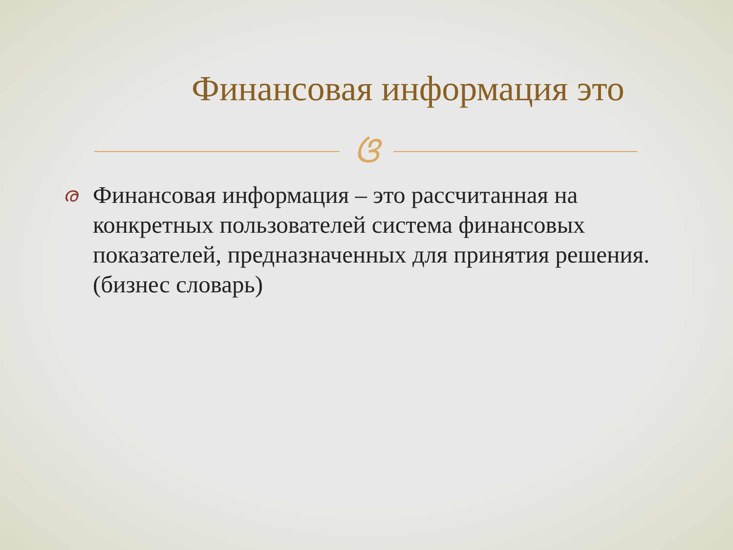Финансовая информация это
ଓ
ര
Финансовая информация – это рассчитанная на конкретных пользователей система финансовых показателей, предназначенных для принятия решения. (бизнес словарь)